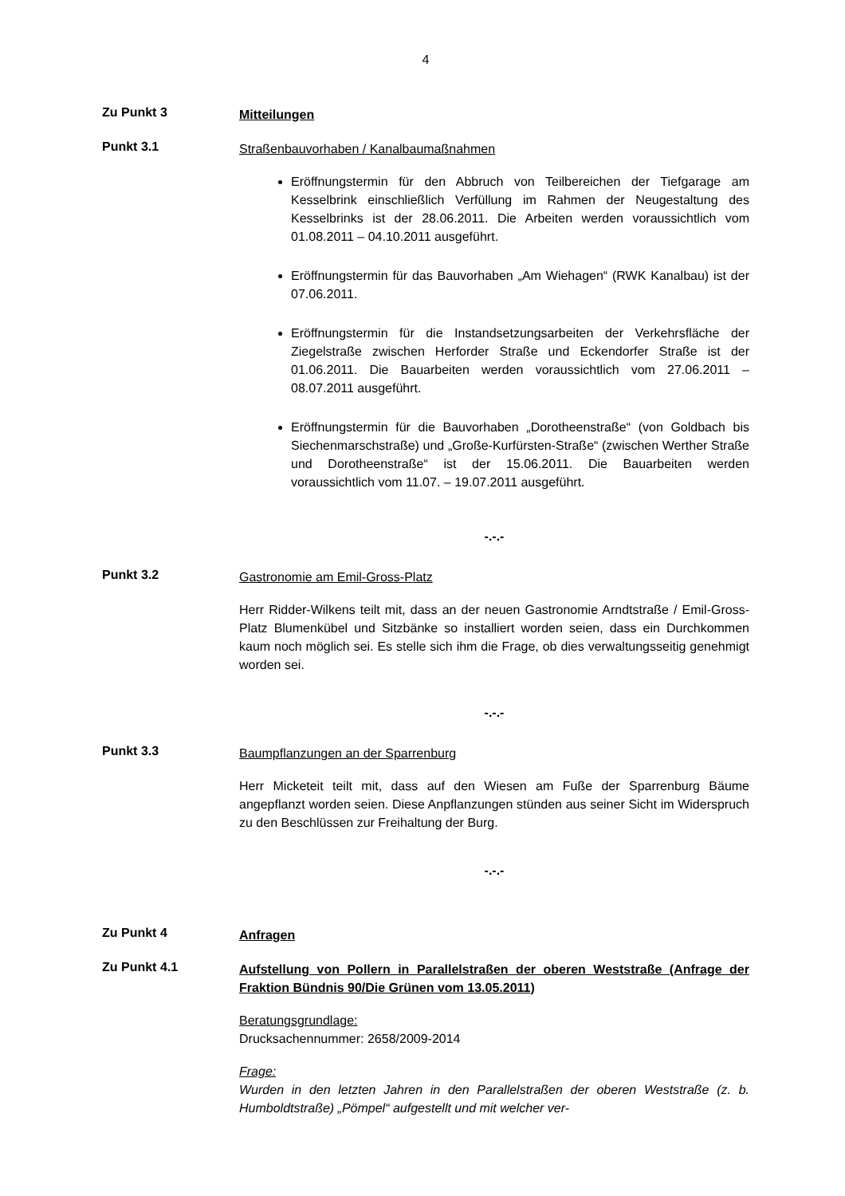4
Zu Punkt 3
Mitteilungen
Punkt 3.1
Straßenbauvorhaben / Kanalbaumaßnahmen
Eröffnungstermin für den Abbruch von Teilbereichen der Tiefgarage am Kesselbrink einschließlich Verfüllung im Rahmen der Neugestaltung des Kesselbrinks ist der 28.06.2011. Die Arbeiten werden voraussichtlich vom 01.08.2011 – 04.10.2011 ausgeführt.
Eröffnungstermin für das Bauvorhaben „Am Wiehagen“ (RWK Kanalbau) ist der 07.06.2011.
Eröffnungstermin für die Instandsetzungsarbeiten der Verkehrsfläche der Ziegelstraße zwischen Herforder Straße und Eckendorfer Straße ist der 01.06.2011. Die Bauarbeiten werden voraussichtlich vom 27.06.2011 – 08.07.2011 ausgeführt.
Eröffnungstermin für die Bauvorhaben „Dorotheenstraße“ (von Goldbach bis Siechenmarschstraße) und „Große-Kurfürsten-Straße“ (zwischen Werther Straße und Dorotheenstraße“ ist der 15.06.2011. Die Bauarbeiten werden voraussichtlich vom 11.07. – 19.07.2011 ausgeführt.
-.-.-
Punkt 3.2
Gastronomie am Emil-Gross-Platz
Herr Ridder-Wilkens teilt mit, dass an der neuen Gastronomie Arndtstraße / Emil-Gross-Platz Blumenkübel und Sitzbänke so installiert worden seien, dass ein Durchkommen kaum noch möglich sei. Es stelle sich ihm die Frage, ob dies verwaltungsseitig genehmigt worden sei.
-.-.-
Punkt 3.3
Baumpflanzungen an der Sparrenburg
Herr Micketeit teilt mit, dass auf den Wiesen am Fuße der Sparrenburg Bäume angepflanzt worden seien. Diese Anpflanzungen stünden aus seiner Sicht im Widerspruch zu den Beschlüssen zur Freihaltung der Burg.
-.-.-
Zu Punkt 4
Anfragen
Zu Punkt 4.1
Aufstellung von Pollern in Parallelstraßen der oberen Weststraße (Anfrage der Fraktion Bündnis 90/Die Grünen vom 13.05.2011)
Beratungsgrundlage:
Drucksachennummer: 2658/2009-2014
Frage:
Wurden in den letzten Jahren in den Parallelstraßen der oberen Weststraße (z. b. Humboldtstraße) „Pömpel“ aufgestellt und mit welcher ver-